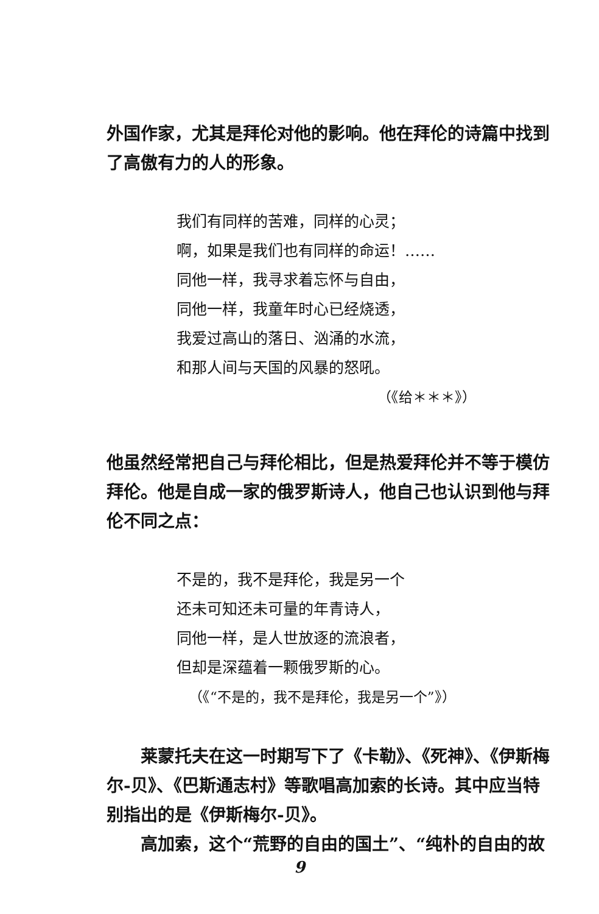外国作家，尤其是拜伦对他的影响。他在拜伦的诗篇中找到了高傲有力的人的形象。
我们有同样的苦难，同样的心灵；
啊，如果是我们也有同样的命运！……
同他一样，我寻求着忘怀与自由，
同他一样，我童年时心已经烧透，
我爱过高山的落日、汹涌的水流，
和那人间与天国的风暴的怒吼。
（《给＊＊＊》）
他虽然经常把自己与拜伦相比，但是热爱拜伦并不等于模仿拜伦。他是自成一家的俄罗斯诗人，他自己也认识到他与拜伦不同之点：
不是的，我不是拜伦，我是另一个
还未可知还未可量的年青诗人，
同他一样，是人世放逐的流浪者，
但却是深蕴着一颗俄罗斯的心。
（《“不是的，我不是拜伦，我是另一个”》）
莱蒙托夫在这一时期写下了《卡勒》、《死神》、《伊斯梅尔-贝》、《巴斯通志村》等歌唱高加索的长诗。其中应当特别指出的是《伊斯梅尔-贝》。
高加索，这个“荒野的自由的国土”、“纯朴的自由的故
9